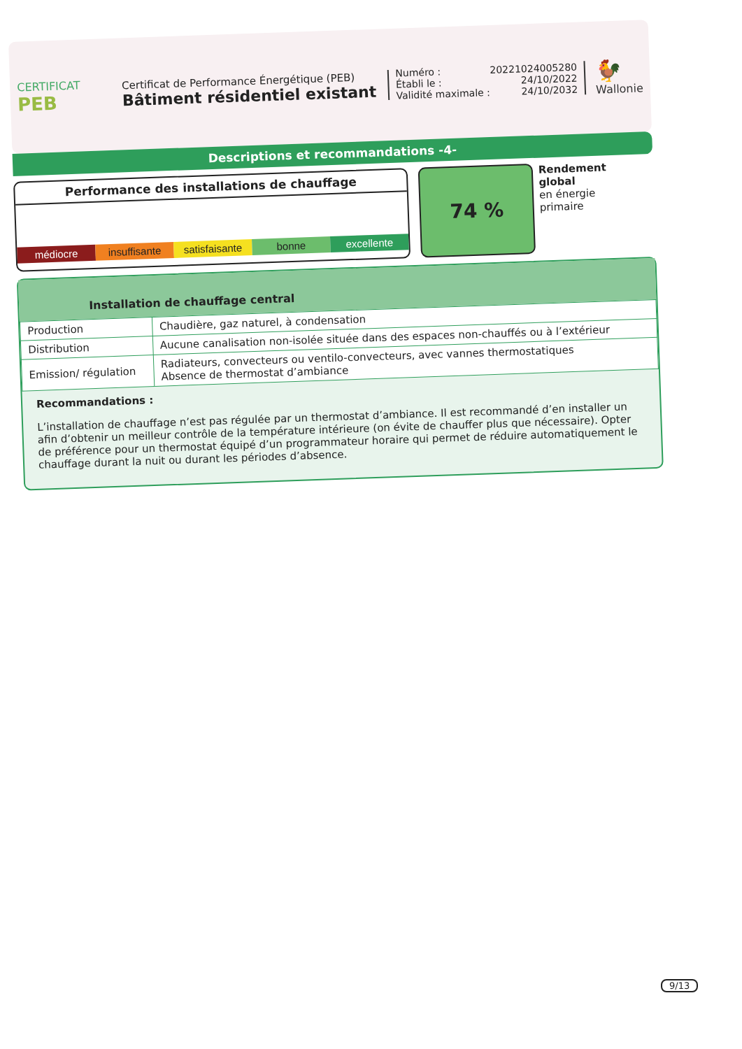CERTIFICAT
PEB
Certificat de Performance Énergétique (PEB)
Bâtiment résidentiel existant
Numéro : 20221024005280
Établi le : 24/10/2022
Validité maximale : 24/10/2032
🐓
Wallonie
Descriptions et recommandations -4-
Performance des installations de chauffage
médiocre
insuffisante
satisfaisante
bonne
excellente
74 %
Rendement
global
en énergie
primaire
Installation de chauffage central
| Production | Chaudière, gaz naturel, à condensation |
| Distribution | Aucune canalisation non-isolée située dans des espaces non-chauffés ou à l’extérieur |
| Emission/ régulation | Radiateurs, convecteurs ou ventilo-convecteurs, avec vannes thermostatiques Absence de thermostat d’ambiance |
Recommandations :
L’installation de chauffage n’est pas régulée par un thermostat d’ambiance. Il est recommandé d’en installer un afin d’obtenir un meilleur contrôle de la température intérieure (on évite de chauffer plus que nécessaire). Opter de préférence pour un thermostat équipé d’un programmateur horaire qui permet de réduire automatiquement le chauffage durant la nuit ou durant les périodes d’absence.
9/13